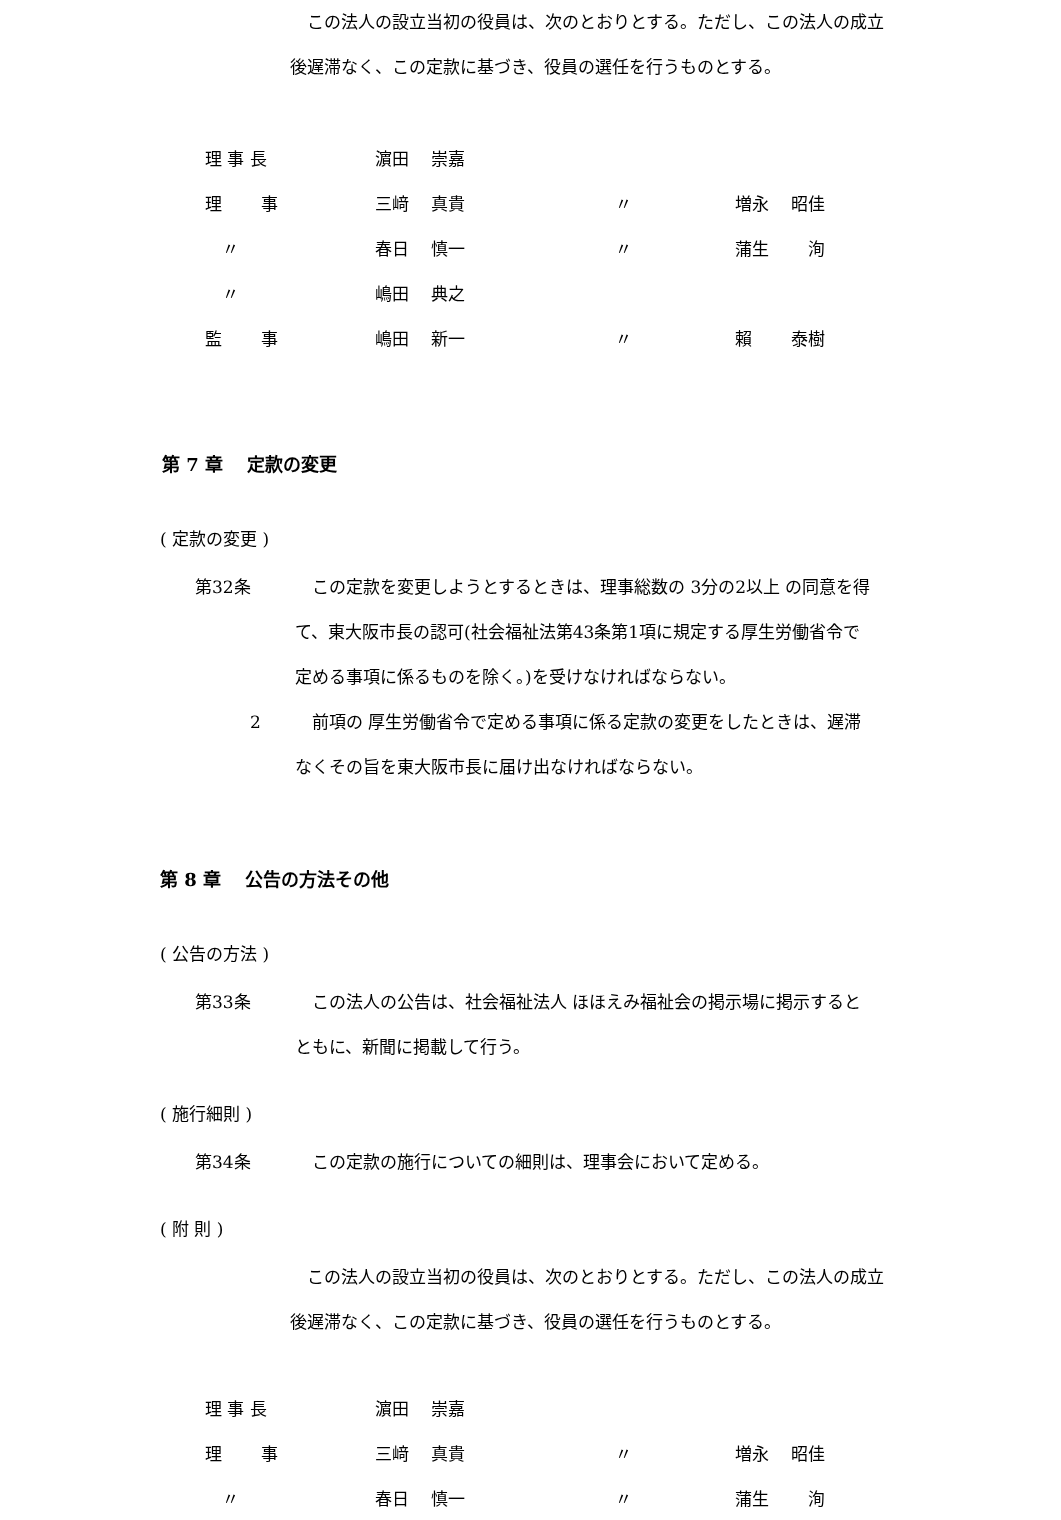この法人の設立当初の役員は、次のとおりとする。ただし、この法人の成立後遅滞なく、この定款に基づき、役員の選任を行うものとする。
| 理 事 長 | 濵田 崇嘉 | | |
| 理 事 | 三﨑 真貴 | 〃 | 増永 昭佳 |
| 〃 | 春日 慎一 | 〃 | 蒲生 洵 |
| 〃 | 嶋田 典之 | | |
| 監 事 | 嶋田 新一 | 〃 | 賴 泰樹 |
第 7 章　 定款の変更
( 定款の変更 )
第32条 　この定款を変更しようとするときは、理事総数の 3分の2以上 の同意を得て、東大阪市長の認可(社会福祉法第43条第1項に規定する厚生労働省令で定める事項に係るものを除く。)を受けなければならない。
2 　前項の 厚生労働省令で定める事項に係る定款の変更をしたときは、遅滞なくその旨を東大阪市長に届け出なければならない。
第 8 章　 公告の方法その他
( 公告の方法 )
第33条 　この法人の公告は、社会福祉法人 ほほえみ福祉会の掲示場に掲示するとともに、新聞に掲載して行う。
( 施行細則 )
第34条 　この定款の施行についての細則は、理事会において定める。
( 附 則 )
　この法人の設立当初の役員は、次のとおりとする。ただし、この法人の成立後遅滞なく、この定款に基づき、役員の選任を行うものとする。
| 理 事 長 | 濵田 崇嘉 | | |
| 理 事 | 三﨑 真貴 | 〃 | 増永 昭佳 |
| 〃 | 春日 慎一 | 〃 | 蒲生 洵 |